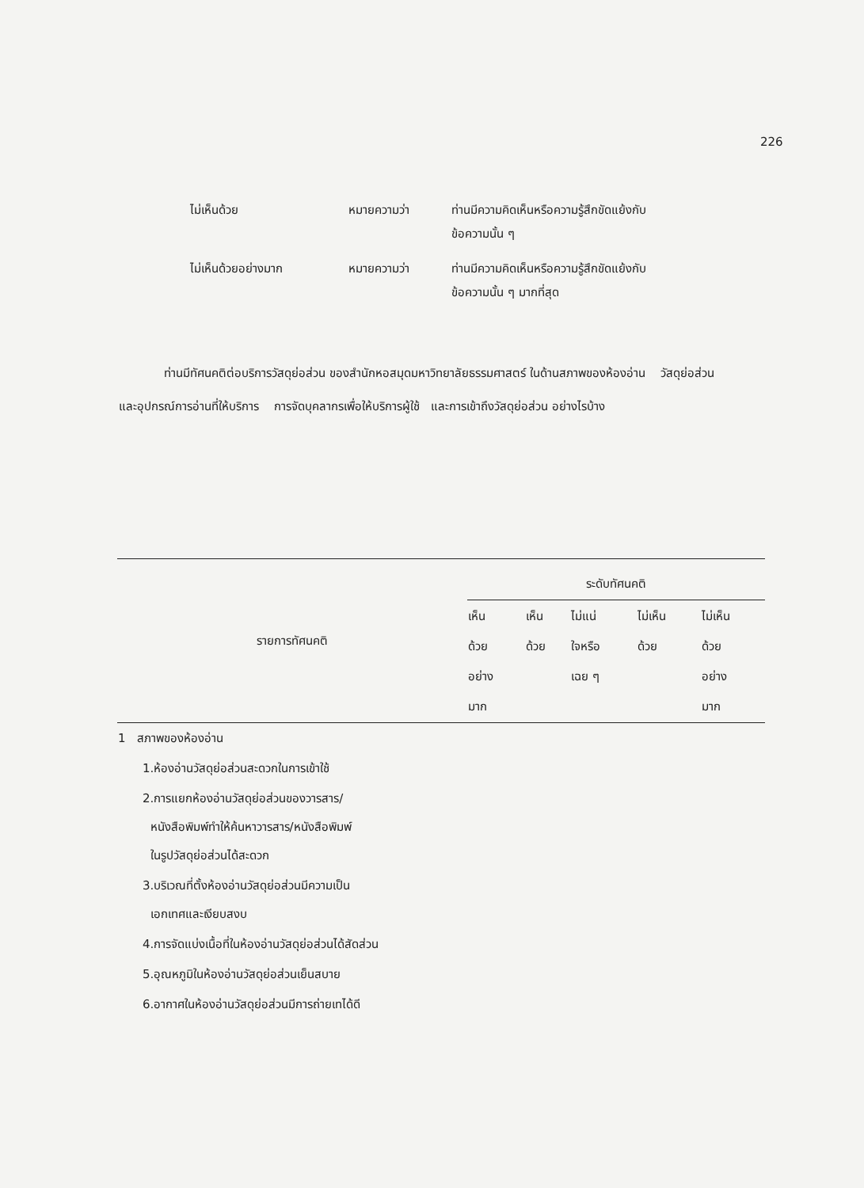226
| ไม่เห็นด้วย | หมายความว่า | ท่านมีความคิดเห็นหรือความรู้สึกขัดแย้งกับ ข้อความนั้น ๆ |
| ไม่เห็นด้วยอย่างมาก | หมายความว่า | ท่านมีความคิดเห็นหรือความรู้สึกขัดแย้งกับ ข้อความนั้น ๆ มากที่สุด |
ท่านมีทัศนคติต่อบริการวัสดุย่อส่วน ของสำนักหอสมุดมหาวิทยาลัยธรรมศาสตร์ ในด้านสภาพของห้องอ่าน วัสดุย่อส่วนและอุปกรณ์การอ่านที่ให้บริการ การจัดบุคลากรเพื่อให้บริการผู้ใช้ และการเข้าถึงวัสดุย่อส่วน อย่างไรบ้าง
| รายการทัศนคติ | ระดับทัศนคติ | | | | |
| --- | --- | --- | --- | --- | --- |
| | เห็น ด้วย อย่าง มาก | เห็น ด้วย | ไม่แน่ ใจหรือ เฉย ๆ | ไม่เห็น ด้วย | ไม่เห็น ด้วย อย่าง มาก |
| 1 สภาพของห้องอ่าน | | | | | |
| 1.ห้องอ่านวัสดุย่อส่วนสะดวกในการเข้าใช้ | | | | | |
| 2.การแยกห้องอ่านวัสดุย่อส่วนของวารสาร/ หนังสือพิมพ์ทำให้ค้นหาวารสาร/หนังสือพิมพ์ ในรูปวัสดุย่อส่วนได้สะดวก | | | | | |
| 3.บริเวณที่ตั้งห้องอ่านวัสดุย่อส่วนมีความเป็น เอกเทศและเงียบสงบ | | | | | |
| 4.การจัดแบ่งเนื้อที่ในห้องอ่านวัสดุย่อส่วนได้สัดส่วน | | | | | |
| 5.อุณหภูมิในห้องอ่านวัสดุย่อส่วนเย็นสบาย | | | | | |
| 6.อากาศในห้องอ่านวัสดุย่อส่วนมีการถ่ายเทได้ดี | | | | | |